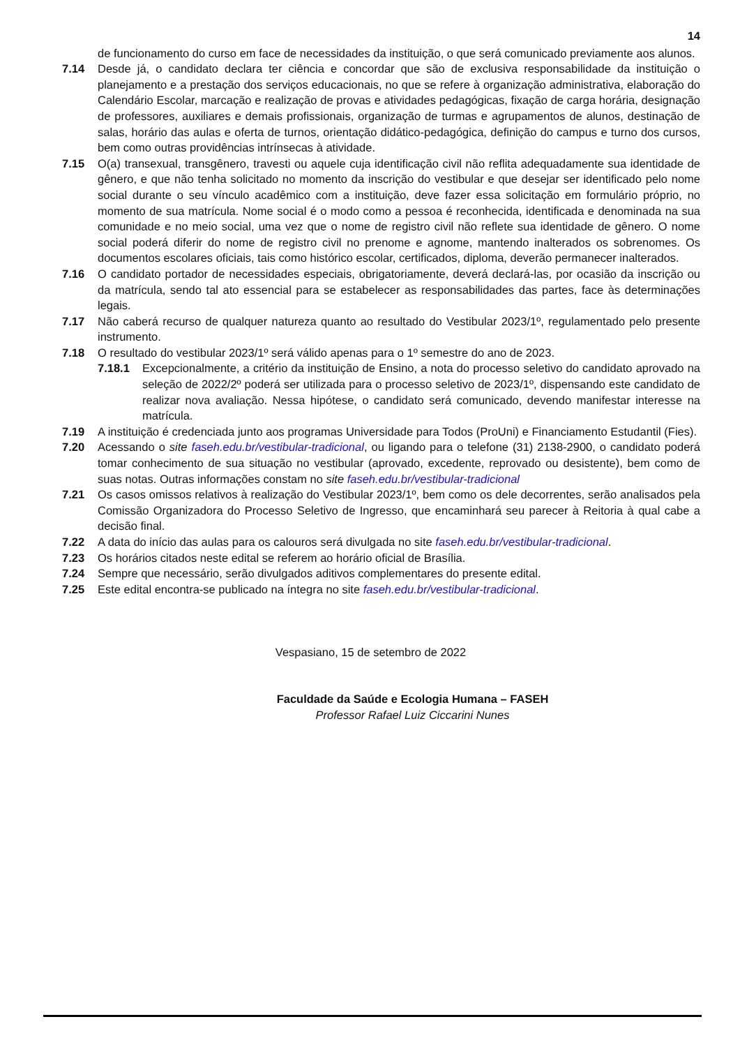14
de funcionamento do curso em face de necessidades da instituição, o que será comunicado previamente aos alunos.
7.14 Desde já, o candidato declara ter ciência e concordar que são de exclusiva responsabilidade da instituição o planejamento e a prestação dos serviços educacionais, no que se refere à organização administrativa, elaboração do Calendário Escolar, marcação e realização de provas e atividades pedagógicas, fixação de carga horária, designação de professores, auxiliares e demais profissionais, organização de turmas e agrupamentos de alunos, destinação de salas, horário das aulas e oferta de turnos, orientação didático-pedagógica, definição do campus e turno dos cursos, bem como outras providências intrínsecas à atividade.
7.15 O(a) transexual, transgênero, travesti ou aquele cuja identificação civil não reflita adequadamente sua identidade de gênero, e que não tenha solicitado no momento da inscrição do vestibular e que desejar ser identificado pelo nome social durante o seu vínculo acadêmico com a instituição, deve fazer essa solicitação em formulário próprio, no momento de sua matrícula. Nome social é o modo como a pessoa é reconhecida, identificada e denominada na sua comunidade e no meio social, uma vez que o nome de registro civil não reflete sua identidade de gênero. O nome social poderá diferir do nome de registro civil no prenome e agnome, mantendo inalterados os sobrenomes. Os documentos escolares oficiais, tais como histórico escolar, certificados, diploma, deverão permanecer inalterados.
7.16 O candidato portador de necessidades especiais, obrigatoriamente, deverá declará-las, por ocasião da inscrição ou da matrícula, sendo tal ato essencial para se estabelecer as responsabilidades das partes, face às determinações legais.
7.17 Não caberá recurso de qualquer natureza quanto ao resultado do Vestibular 2023/1º, regulamentado pelo presente instrumento.
7.18 O resultado do vestibular 2023/1º será válido apenas para o 1º semestre do ano de 2023.
7.18.1 Excepcionalmente, a critério da instituição de Ensino, a nota do processo seletivo do candidato aprovado na seleção de 2022/2º poderá ser utilizada para o processo seletivo de 2023/1º, dispensando este candidato de realizar nova avaliação. Nessa hipótese, o candidato será comunicado, devendo manifestar interesse na matrícula.
7.19 A instituição é credenciada junto aos programas Universidade para Todos (ProUni) e Financiamento Estudantil (Fies).
7.20 Acessando o site faseh.edu.br/vestibular-tradicional, ou ligando para o telefone (31) 2138-2900, o candidato poderá tomar conhecimento de sua situação no vestibular (aprovado, excedente, reprovado ou desistente), bem como de suas notas. Outras informações constam no site faseh.edu.br/vestibular-tradicional
7.21 Os casos omissos relativos à realização do Vestibular 2023/1º, bem como os dele decorrentes, serão analisados pela Comissão Organizadora do Processo Seletivo de Ingresso, que encaminhará seu parecer à Reitoria à qual cabe a decisão final.
7.22 A data do início das aulas para os calouros será divulgada no site faseh.edu.br/vestibular-tradicional.
7.23 Os horários citados neste edital se referem ao horário oficial de Brasília.
7.24 Sempre que necessário, serão divulgados aditivos complementares do presente edital.
7.25 Este edital encontra-se publicado na íntegra no site faseh.edu.br/vestibular-tradicional.
Vespasiano, 15 de setembro de 2022
Faculdade da Saúde e Ecologia Humana – FASEH
Professor Rafael Luiz Ciccarini Nunes